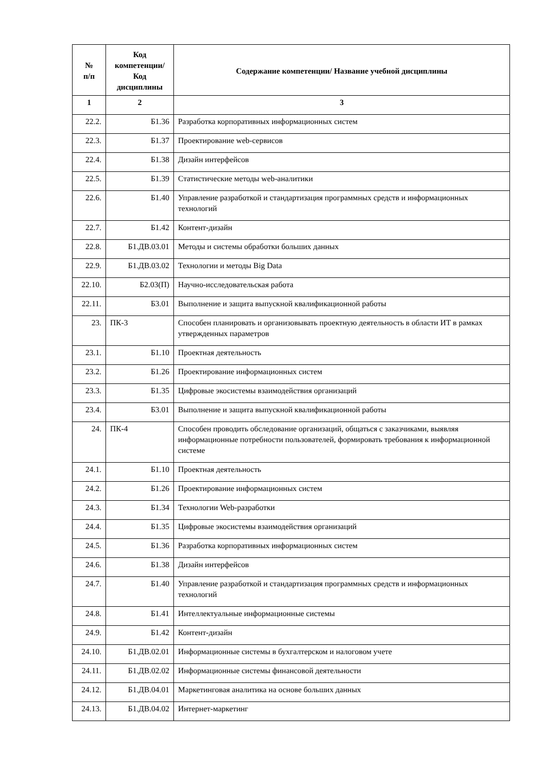| № п/п | Код компетенции/ Код дисциплины | Содержание компетенции/ Название учебной дисциплины |
| --- | --- | --- |
| 1 | 2 | 3 |
| 22.2. | Б1.36 | Разработка корпоративных информационных систем |
| 22.3. | Б1.37 | Проектирование web-сервисов |
| 22.4. | Б1.38 | Дизайн интерфейсов |
| 22.5. | Б1.39 | Статистические методы web-аналитики |
| 22.6. | Б1.40 | Управление разработкой и стандартизация программных средств и информационных технологий |
| 22.7. | Б1.42 | Контент-дизайн |
| 22.8. | Б1.ДВ.03.01 | Методы и системы обработки больших данных |
| 22.9. | Б1.ДВ.03.02 | Технологии и методы Big Data |
| 22.10. | Б2.03(П) | Научно-исследовательская работа |
| 22.11. | Б3.01 | Выполнение и защита выпускной квалификационной работы |
| 23. | ПК-3 | Способен планировать и организовывать проектную деятельность в области ИТ в рамках утвержденных параметров |
| 23.1. | Б1.10 | Проектная деятельность |
| 23.2. | Б1.26 | Проектирование информационных систем |
| 23.3. | Б1.35 | Цифровые экосистемы взаимодействия организаций |
| 23.4. | Б3.01 | Выполнение и защита выпускной квалификационной работы |
| 24. | ПК-4 | Способен проводить обследование организаций, общаться с заказчиками, выявляя информационные потребности пользователей, формировать требования к информационной системе |
| 24.1. | Б1.10 | Проектная деятельность |
| 24.2. | Б1.26 | Проектирование информационных систем |
| 24.3. | Б1.34 | Технологии Web-разработки |
| 24.4. | Б1.35 | Цифровые экосистемы взаимодействия организаций |
| 24.5. | Б1.36 | Разработка корпоративных информационных систем |
| 24.6. | Б1.38 | Дизайн интерфейсов |
| 24.7. | Б1.40 | Управление разработкой и стандартизация программных средств и информационных технологий |
| 24.8. | Б1.41 | Интеллектуальные информационные системы |
| 24.9. | Б1.42 | Контент-дизайн |
| 24.10. | Б1.ДВ.02.01 | Информационные системы в бухгалтерском и налоговом учете |
| 24.11. | Б1.ДВ.02.02 | Информационные системы финансовой деятельности |
| 24.12. | Б1.ДВ.04.01 | Маркетинговая аналитика на основе больших данных |
| 24.13. | Б1.ДВ.04.02 | Интернет-маркетинг |